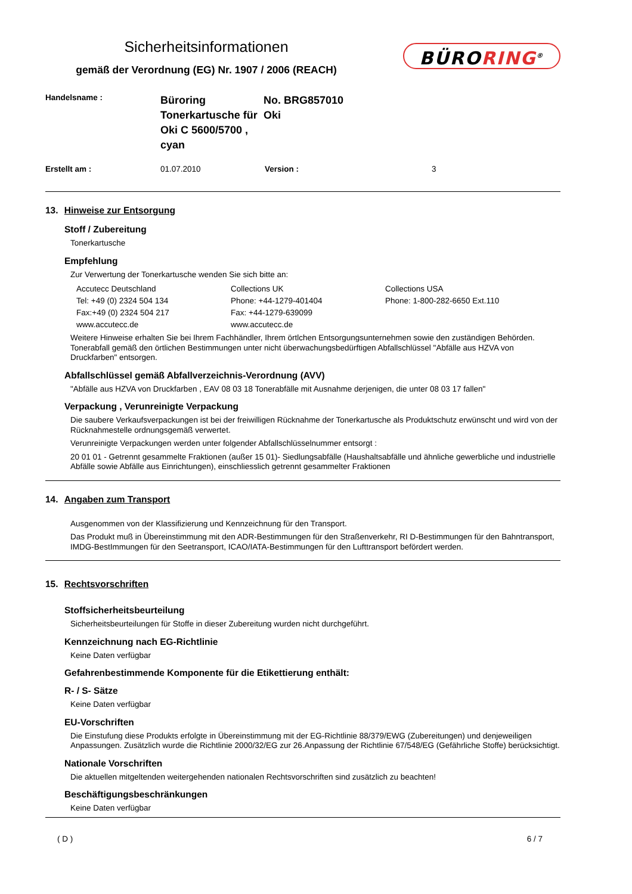Sicherheitsinformationen
gemäß der Verordnung (EG) Nr. 1907 / 2006 (REACH)
BÜRORING<sup>®</sup>
Handelsname :
Büroring
Tonerkartusche für
Oki C 5600/5700 , cyan
No. BRG857010
Oki
Erstellt am :
01.07.2010
Version :
3
13. Hinweise zur Entsorgung
Stoff / Zubereitung
Tonerkartusche
Empfehlung
Zur Verwertung der Tonerkartusche wenden Sie sich bitte an:
Accutecc Deutschland
Tel: +49 (0) 2324 504 134
Fax:+49 (0) 2324 504 217
www.accutecc.de
Collections UK
Phone: +44-1279-401404
Fax: +44-1279-639099
www.accutecc.de
Collections USA
Phone: 1-800-282-6650 Ext.110
Weitere Hinweise erhalten Sie bei Ihrem Fachhändler, Ihrem örtlchen Entsorgungsunternehmen sowie den zuständigen Behörden. Tonerabfall gemäß den örtlichen Bestimmungen unter nicht überwachungsbedürftigen Abfallschlüssel "Abfälle aus HZVA von Druckfarben" entsorgen.
Abfallschlüssel gemäß Abfallverzeichnis-Verordnung (AVV)
"Abfälle aus HZVA von Druckfarben , EAV 08 03 18 Tonerabfälle mit Ausnahme derjenigen, die unter 08 03 17 fallen"
Verpackung , Verunreinigte Verpackung
Die saubere Verkaufsverpackungen ist bei der freiwilligen Rücknahme der Tonerkartusche als Produktschutz erwünscht und wird von der Rücknahmestelle ordnungsgemäß verwertet.
Verunreinigte Verpackungen werden unter folgender Abfallschlüsselnummer entsorgt :
20 01 01 - Getrennt gesammelte Fraktionen (außer 15 01)- Siedlungsabfälle (Haushaltsabfälle und ähnliche gewerbliche und industrielle Abfälle sowie Abfälle aus Einrichtungen), einschliesslich getrennt gesammelter Fraktionen
14. Angaben zum Transport
Ausgenommen von der Klassifizierung und Kennzeichnung für den Transport.
Das Produkt muß in Übereinstimmung mit den ADR-Bestimmungen für den Straßenverkehr, RI D-Bestimmungen für den Bahntransport, IMDG-BestImmungen für den Seetransport, ICAO/IATA-Bestimmungen für den Lufttransport befördert werden.
15. Rechtsvorschriften
Stoffsicherheitsbeurteilung
Sicherheitsbeurteilungen für Stoffe in dieser Zubereitung wurden nicht durchgeführt.
Kennzeichnung nach EG-Richtlinie
Keine Daten verfügbar
Gefahrenbestimmende Komponente für die Etikettierung enthält:
R- / S- Sätze
Keine Daten verfügbar
EU-Vorschriften
Die Einstufung diese Produkts erfolgte in Übereinstimmung mit der EG-Richtlinie 88/379/EWG (Zubereitungen) und denjeweiligen Anpassungen. Zusätzlich wurde die Richtlinie 2000/32/EG zur 26.Anpassung der Richtlinie 67/548/EG (Gefährliche Stoffe) berücksichtigt.
Nationale Vorschriften
Die aktuellen mitgeltenden weitergehenden nationalen Rechtsvorschriften sind zusätzlich zu beachten!
Beschäftigungsbeschränkungen
Keine Daten verfügbar
( D ) 6 / 7